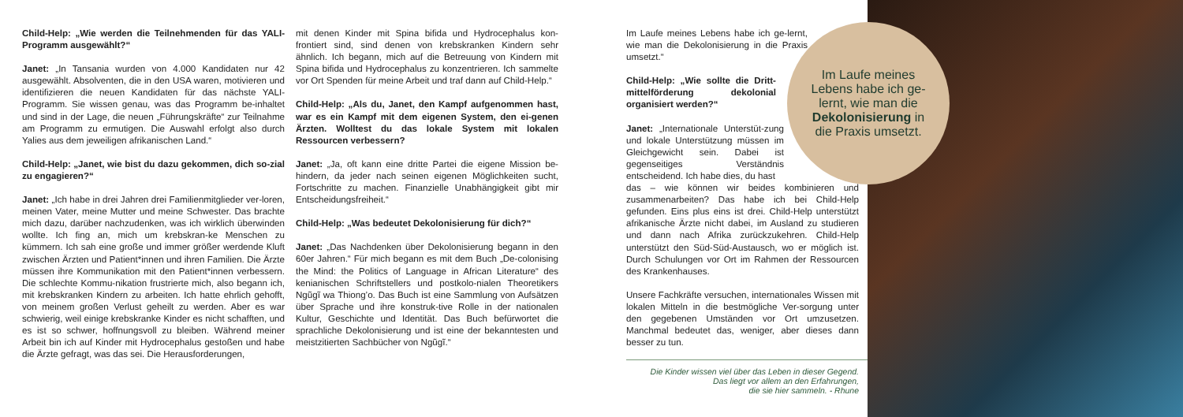Im Laufe meines Lebens habe ich ge-lernt, wie man die Dekolonisierung in die Praxis umsetzt.
Child-Help: „Wie werden die Teilnehmenden für das YALI-Programm ausgewählt?“
Janet: „In Tansania wurden von 4.000 Kandidaten nur 42 ausgewählt. Absolventen, die in den USA waren, motivieren und identifizieren die neuen Kandidaten für das nächste YALI-Programm. Sie wissen genau, was das Programm be-inhaltet und sind in der Lage, die neuen „Führungskräfte“ zur Teilnahme am Programm zu ermutigen. Die Auswahl erfolgt also durch Yalies aus dem jeweiligen afrikanischen Land.“
Child-Help: „Janet, wie bist du dazu gekommen, dich so-zial zu engagieren?“
Janet: „Ich habe in drei Jahren drei Familienmitglieder ver-loren, meinen Vater, meine Mutter und meine Schwester. Das brachte mich dazu, darüber nachzudenken, was ich wirklich überwinden wollte. Ich fing an, mich um krebskran-ke Menschen zu kümmern. Ich sah eine große und immer größer werdende Kluft zwischen Ärzten und Patient*innen und ihren Familien. Die Ärzte müssen ihre Kommunikation mit den Patient*innen verbessern. Die schlechte Kommu-nikation frustrierte mich, also begann ich, mit krebskranken Kindern zu arbeiten. Ich hatte ehrlich gehofft, von meinem großen Verlust geheilt zu werden. Aber es war schwierig, weil einige krebskranke Kinder es nicht schafften, und es ist so schwer, hoffnungsvoll zu bleiben. Während meiner Arbeit bin ich auf Kinder mit Hydrocephalus gestoßen und habe die Ärzte gefragt, was das sei. Die Herausforderungen,
mit denen Kinder mit Spina bifida und Hydrocephalus kon-frontiert sind, sind denen von krebskranken Kindern sehr ähnlich. Ich begann, mich auf die Betreuung von Kindern mit Spina bifida und Hydrocephalus zu konzentrieren. Ich sammelte vor Ort Spenden für meine Arbeit und traf dann auf Child-Help.“
Child-Help: „Als du, Janet, den Kampf aufgenommen hast, war es ein Kampf mit dem eigenen System, den ei-genen Ärzten. Wolltest du das lokale System mit lokalen Ressourcen verbessern?
Janet: „Ja, oft kann eine dritte Partei die eigene Mission be-hindern, da jeder nach seinen eigenen Möglichkeiten sucht, Fortschritte zu machen. Finanzielle Unabhängigkeit gibt mir Entscheidungsfreiheit.“
Child-Help: „Was bedeutet Dekolonisierung für dich?“
Janet: „Das Nachdenken über Dekolonisierung begann in den 60er Jahren.“ Für mich begann es mit dem Buch „De-colonising the Mind: the Politics of Language in African Literature“ des kenianischen Schriftstellers und postkolo-nialen Theoretikers Ngũgĩ wa Thiong’o. Das Buch ist eine Sammlung von Aufsätzen über Sprache und ihre konstruk-tive Rolle in der nationalen Kultur, Geschichte und Identität. Das Buch befürwortet die sprachliche Dekolonisierung und ist eine der bekanntesten und meistzitierten Sachbücher von Ngũgĩ.“
Im Laufe meines Lebens habe ich ge-lernt, wie man die Dekolonisierung in die Praxis umsetzt.“
Child-Help: „Wie sollte die Dritt-mittelförderung dekolonial organisiert werden?“
Janet: „Internationale Unterstüt-zung und lokale Unterstützung müssen im Gleichgewicht sein. Dabei ist gegenseitiges Verständnis entscheidend. Ich habe dies, du hast
das – wie können wir beides kombinieren und zusammenarbeiten? Das habe ich bei Child-Help gefunden. Eins plus eins ist drei. Child-Help unterstützt afrikanische Ärzte nicht dabei, im Ausland zu studieren und dann nach Afrika zurückzukehren. Child-Help unterstützt den Süd-Süd-Austausch, wo er möglich ist. Durch Schulungen vor Ort im Rahmen der Ressourcen des Krankenhauses.
Unsere Fachkräfte versuchen, internationales Wissen mit lokalen Mitteln in die bestmögliche Ver-sorgung unter den gegebenen Umständen vor Ort umzusetzen. Manchmal bedeutet das, weniger, aber dieses dann besser zu tun.
Die Kinder wissen viel über das Leben in dieser Gegend.
Das liegt vor allem an den Erfahrungen,
die sie hier sammeln. - Rhune